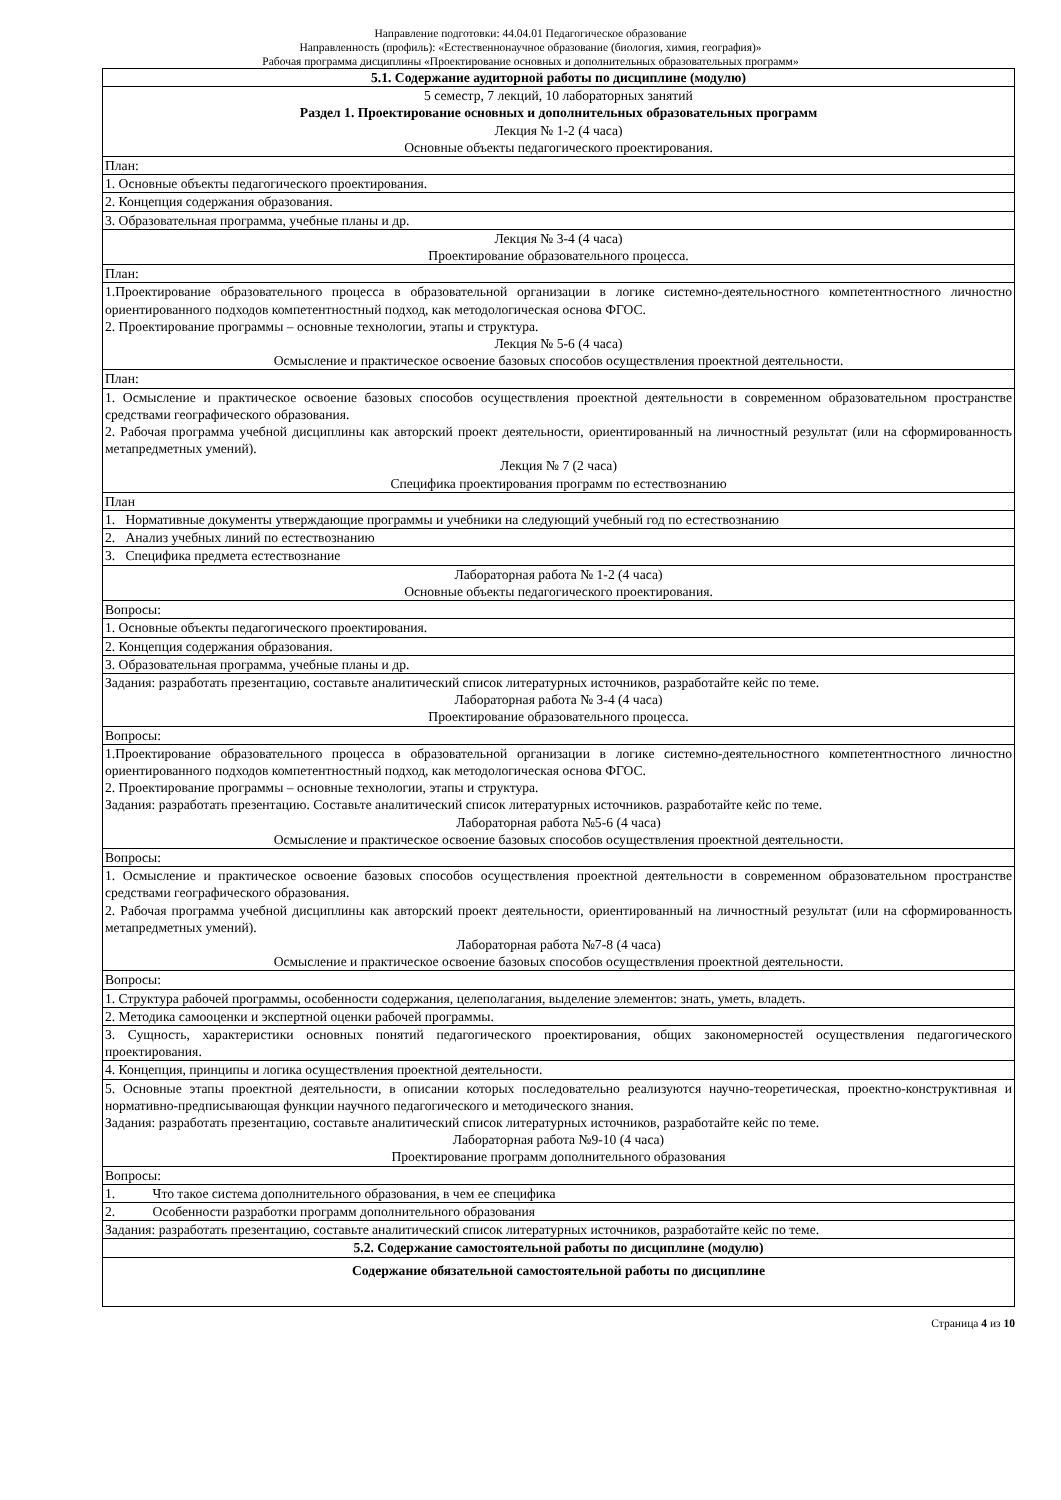Направление подготовки: 44.04.01 Педагогическое образование
Направленность (профиль): «Естественнонаучное образование (биология, химия, география)»
Рабочая программа дисциплины «Проектирование основных и дополнительных образовательных программ»
| 5.1. Содержание аудиторной работы по дисциплине (модулю) |
| 5 семестр, 7 лекций, 10 лабораторных занятий Раздел 1. Проектирование основных и дополнительных образовательных программ Лекция № 1-2 (4 часа) Основные объекты педагогического проектирования. План: 1. Основные объекты педагогического проектирования. 2. Концепция содержания образования. 3. Образовательная программа, учебные планы и др. Лекция № 3-4 (4 часа) Проектирование образовательного процесса. План: 1.Проектирование образовательного процесса в образовательной организации в логике системно-деятельностного компетентностного личностно ориентированного подходов компетентностный подход, как методологическая основа ФГОС. 2. Проектирование программы – основные технологии, этапы и структура. Лекция № 5-6 (4 часа) Осмысление и практическое освоение базовых способов осуществления проектной деятельности. План: 1. Осмысление и практическое освоение базовых способов осуществления проектной деятельности в современном образовательном пространстве средствами географического образования. 2. Рабочая программа учебной дисциплины как авторский проект деятельности, ориентированный на личностный результат (или на сформированность метапредметных умений). Лекция № 7 (2 часа) Специфика проектирования программ по естествознанию План 1. Нормативные документы утверждающие программы и учебники на следующий учебный год по естествознанию 2. Анализ учебных линий по естествознанию 3. Специфика предмета естествознание Лабораторная работа № 1-2 (4 часа) Основные объекты педагогического проектирования. Вопросы: 1. Основные объекты педагогического проектирования. 2. Концепция содержания образования. 3. Образовательная программа, учебные планы и др. Задания: разработать презентацию, составьте аналитический список литературных источников, разработайте кейс по теме. Лабораторная работа № 3-4 (4 часа) Проектирование образовательного процесса. Вопросы: 1.Проектирование образовательного процесса в образовательной организации в логике системно-деятельностного компетентностного личностно ориентированного подходов компетентностный подход, как методологическая основа ФГОС. 2. Проектирование программы – основные технологии, этапы и структура. Задания: разработать презентацию. Составьте аналитический список литературных источников. разработайте кейс по теме. Лабораторная работа №5-6 (4 часа) Осмысление и практическое освоение базовых способов осуществления проектной деятельности. Вопросы: 1. Осмысление и практическое освоение базовых способов осуществления проектной деятельности в современном образовательном пространстве средствами географического образования. 2. Рабочая программа учебной дисциплины как авторский проект деятельности, ориентированный на личностный результат (или на сформированность метапредметных умений). Лабораторная работа №7-8 (4 часа) Осмысление и практическое освоение базовых способов осуществления проектной деятельности. Вопросы: 1. Структура рабочей программы, особенности содержания, целеполагания, выделение элементов: знать, уметь, владеть. 2. Методика самооценки и экспертной оценки рабочей программы. 3. Сущность, характеристики основных понятий педагогического проектирования, общих закономерностей осуществления педагогического проектирования. 4. Концепция, принципы и логика осуществления проектной деятельности. 5. Основные этапы проектной деятельности, в описании которых последовательно реализуются научно-теоретическая, проектно-конструктивная и нормативно-предписывающая функции научного педагогического и методического знания. Задания: разработать презентацию, составьте аналитический список литературных источников, разработайте кейс по теме. Лабораторная работа №9-10 (4 часа) Проектирование программ дополнительного образования Вопросы: 1. Что такое система дополнительного образования, в чем ее специфика 2. Особенности разработки программ дополнительного образования Задания: разработать презентацию, составьте аналитический список литературных источников, разработайте кейс по теме. |
| 5.2. Содержание самостоятельной работы по дисциплине (модулю) |
| Содержание обязательной самостоятельной работы по дисциплине |
Страница 4 из 10